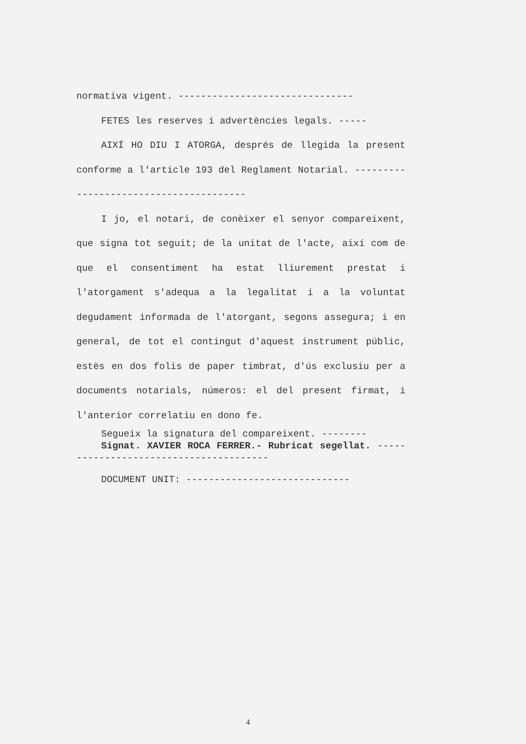normativa vigent. -------------------------------
FETES les reserves i advertències legals. -----
AIXÍ HO DIU I ATORGA, després de llegida la present conforme a l'article 193 del Reglament Notarial. ---------------------------------------
I jo, el notari, de conèixer el senyor compareixent, que signa tot seguit; de la unitat de l'acte, així com de que el consentiment ha estat lliurement prestat i l'atorgament s'adequa a la legalitat i a la voluntat degudament informada de l'atorgant, segons assegura; i en general, de tot el contingut d'aquest instrument públic, estès en dos folis de paper timbrat, d'ús exclusiu per a documents notarials, números: el del present firmat, i l'anterior correlatiu en dono fe.
Segueix la signatura del compareixent. --------
Signat. XAVIER ROCA FERRER.- Rubricat segellat. ---------------------------------------
DOCUMENT UNIT: -----------------------------
4